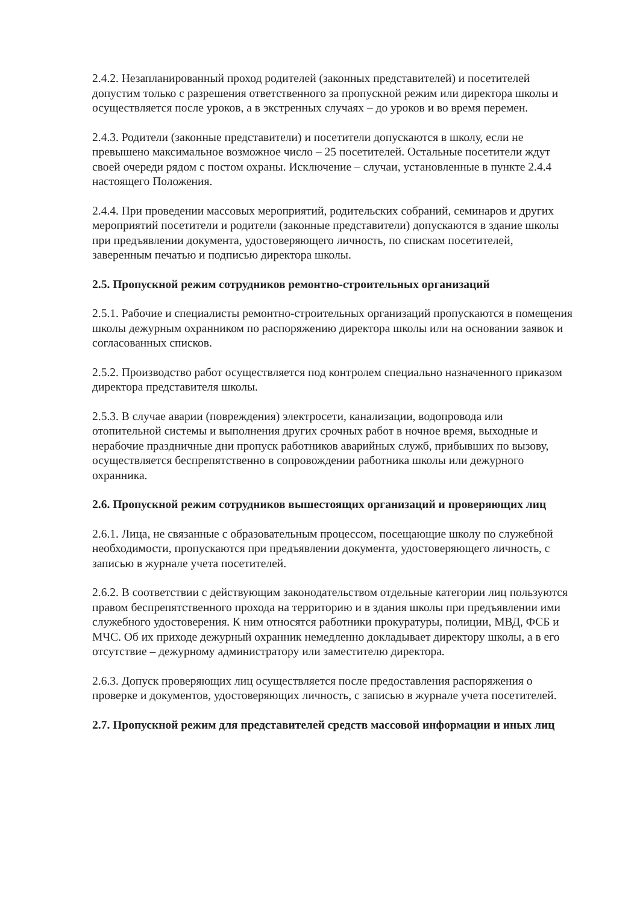2.4.2. Незапланированный проход родителей (законных представителей) и посетителей допустим только с разрешения ответственного за пропускной режим или директора школы и осуществляется после уроков, а в экстренных случаях – до уроков и во время перемен.
2.4.3. Родители (законные представители) и посетители допускаются в школу, если не превышено максимальное возможное число – 25 посетителей. Остальные посетители ждут своей очереди рядом с постом охраны. Исключение – случаи, установленные в пункте 2.4.4 настоящего Положения.
2.4.4. При проведении массовых мероприятий, родительских собраний, семинаров и других мероприятий посетители и родители (законные представители) допускаются в здание школы при предъявлении документа, удостоверяющего личность, по спискам посетителей, заверенным печатью и подписью директора школы.
2.5. Пропускной режим сотрудников ремонтно-строительных организаций
2.5.1. Рабочие и специалисты ремонтно-строительных организаций пропускаются в помещения школы дежурным охранником по распоряжению директора школы или на основании заявок и согласованных списков.
2.5.2. Производство работ осуществляется под контролем специально назначенного приказом директора представителя школы.
2.5.3. В случае аварии (повреждения) электросети, канализации, водопровода или отопительной системы и выполнения других срочных работ в ночное время, выходные и нерабочие праздничные дни пропуск работников аварийных служб, прибывших по вызову, осуществляется беспрепятственно в сопровождении работника школы или дежурного охранника.
2.6. Пропускной режим сотрудников вышестоящих организаций и проверяющих лиц
2.6.1. Лица, не связанные с образовательным процессом, посещающие школу по служебной необходимости, пропускаются при предъявлении документа, удостоверяющего личность, с записью в журнале учета посетителей.
2.6.2. В соответствии с действующим законодательством отдельные категории лиц пользуются правом беспрепятственного прохода на территорию и в здания школы при предъявлении ими служебного удостоверения. К ним относятся работники прокуратуры, полиции, МВД, ФСБ и МЧС. Об их приходе дежурный охранник немедленно докладывает директору школы, а в его отсутствие – дежурному администратору или заместителю директора.
2.6.3. Допуск проверяющих лиц осуществляется после предоставления распоряжения о проверке и документов, удостоверяющих личность, с записью в журнале учета посетителей.
2.7. Пропускной режим для представителей средств массовой информации и иных лиц